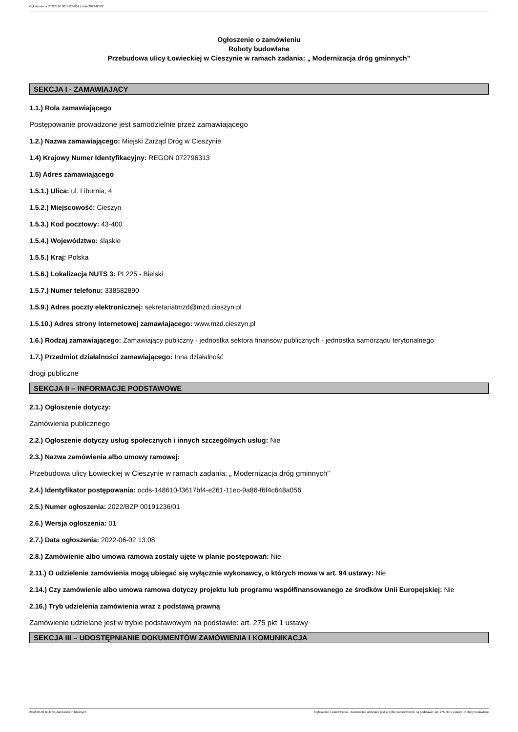Ogłoszenie nr 2022/BZP 00191236/01 z dnia 2022-06-02
Ogłoszenie o zamówieniu
Roboty budowlane
Przebudowa ulicy Łowieckiej w Cieszynie w ramach zadania: „ Modernizacja dróg gminnych”
SEKCJA I - ZAMAWIAJĄCY
1.1.) Rola zamawiającego
Postępowanie prowadzone jest samodzielnie przez zamawiającego
1.2.) Nazwa zamawiającego: Miejski Zarząd Dróg w Cieszynie
1.4) Krajowy Numer Identyfikacyjny: REGON 072796313
1.5) Adres zamawiającego
1.5.1.) Ulica: ul. Liburnia, 4
1.5.2.) Miejscowość: Cieszyn
1.5.3.) Kod pocztowy: 43-400
1.5.4.) Województwo: śląskie
1.5.5.) Kraj: Polska
1.5.6.) Lokalizacja NUTS 3: PL225 - Bielski
1.5.7.) Numer telefonu: 338582890
1.5.9.) Adres poczty elektronicznej: sekretariatmzd@mzd.cieszyn.pl
1.5.10.) Adres strony internetowej zamawiającego: www.mzd.cieszyn.pl
1.6.) Rodzaj zamawiającego: Zamawiający publiczny - jednostka sektora finansów publicznych - jednostka samorządu terytorialnego
1.7.) Przedmiot działalności zamawiającego: Inna działalność
drogi publiczne
SEKCJA II – INFORMACJE PODSTAWOWE
2.1.) Ogłoszenie dotyczy:
Zamówienia publicznego
2.2.) Ogłoszenie dotyczy usług społecznych i innych szczególnych usług: Nie
2.3.) Nazwa zamówienia albo umowy ramowej:
Przebudowa ulicy Łowieckiej w Cieszynie w ramach zadania: „ Modernizacja dróg gminnych”
2.4.) Identyfikator postępowania: ocds-148610-f3617bf4-e261-11ec-9a86-f6f4c648a056
2.5.) Numer ogłoszenia: 2022/BZP 00191236/01
2.6.) Wersja ogłoszenia: 01
2.7.) Data ogłoszenia: 2022-06-02 13:08
2.8.) Zamówienie albo umowa ramowa zostały ujęte w planie postępowań: Nie
2.11.) O udzielenie zamówienia mogą ubiegać się wyłącznie wykonawcy, o których mowa w art. 94 ustawy: Nie
2.14.) Czy zamówienie albo umowa ramowa dotyczy projektu lub programu współfinansowanego ze środków Unii Europejskiej: Nie
2.16.) Tryb udzielenia zamówienia wraz z podstawą prawną
Zamówienie udzielane jest w trybie podstawowym na podstawie: art. 275 pkt 1 ustawy
SEKCJA III – UDOSTĘPNIANIE DOKUMENTÓW ZAMÓWIENIA I KOMUNIKACJA
2022-06-02 Biuletyn Zamówień Publicznych Ogłoszenie o zamówieniu - Zamówienie udzielane jest w trybie podstawowym na podstawie: art. 275 pkt 1 ustawy - Roboty budowlane